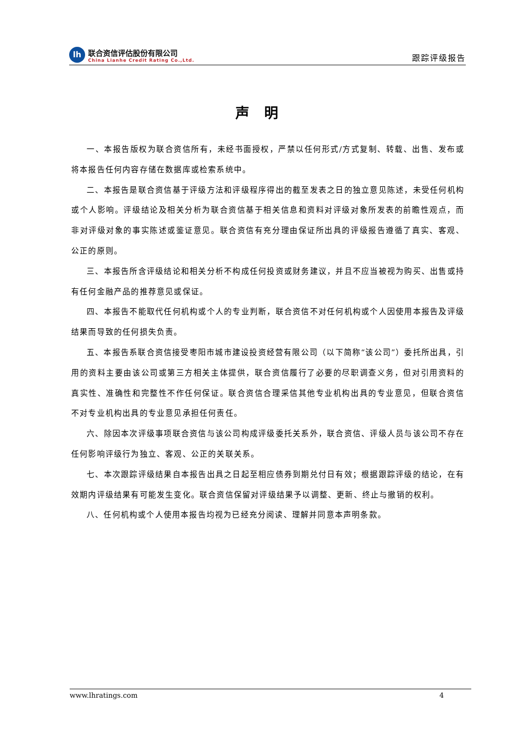lh
联合资信评估股份有限公司
China Lianhe Credit Rating Co.,Ltd.
跟踪评级报告
声明
一、本报告版权为联合资信所有，未经书面授权，严禁以任何形式/方式复制、转载、出售、发布或将本报告任何内容存储在数据库或检索系统中。
二、本报告是联合资信基于评级方法和评级程序得出的截至发表之日的独立意见陈述，未受任何机构或个人影响。评级结论及相关分析为联合资信基于相关信息和资料对评级对象所发表的前瞻性观点，而非对评级对象的事实陈述或鉴证意见。联合资信有充分理由保证所出具的评级报告遵循了真实、客观、公正的原则。
三、本报告所含评级结论和相关分析不构成任何投资或财务建议，并且不应当被视为购买、出售或持有任何金融产品的推荐意见或保证。
四、本报告不能取代任何机构或个人的专业判断，联合资信不对任何机构或个人因使用本报告及评级结果而导致的任何损失负责。
五、本报告系联合资信接受枣阳市城市建设投资经营有限公司（以下简称“该公司”）委托所出具，引用的资料主要由该公司或第三方相关主体提供，联合资信履行了必要的尽职调查义务，但对引用资料的真实性、准确性和完整性不作任何保证。联合资信合理采信其他专业机构出具的专业意见，但联合资信不对专业机构出具的专业意见承担任何责任。
六、除因本次评级事项联合资信与该公司构成评级委托关系外，联合资信、评级人员与该公司不存在任何影响评级行为独立、客观、公正的关联关系。
七、本次跟踪评级结果自本报告出具之日起至相应债券到期兑付日有效；根据跟踪评级的结论，在有效期内评级结果有可能发生变化。联合资信保留对评级结果予以调整、更新、终止与撤销的权利。
八、任何机构或个人使用本报告均视为已经充分阅读、理解并同意本声明条款。
www.lhratings.com 4